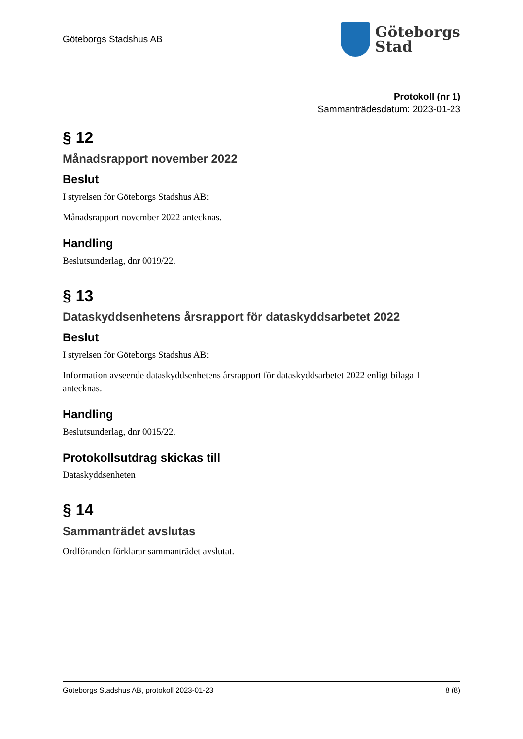Göteborgs Stadshus AB
Göteborgs
Stad
Protokoll (nr 1)
Sammanträdesdatum: 2023-01-23
§ 12
Månadsrapport november 2022
Beslut
I styrelsen för Göteborgs Stadshus AB:
Månadsrapport november 2022 antecknas.
Handling
Beslutsunderlag, dnr 0019/22.
§ 13
Dataskyddsenhetens årsrapport för dataskyddsarbetet 2022
Beslut
I styrelsen för Göteborgs Stadshus AB:
Information avseende dataskyddsenhetens årsrapport för dataskyddsarbetet 2022 enligt bilaga 1 antecknas.
Handling
Beslutsunderlag, dnr 0015/22.
Protokollsutdrag skickas till
Dataskyddsenheten
§ 14
Sammanträdet avslutas
Ordföranden förklarar sammanträdet avslutat.
Göteborgs Stadshus AB, protokoll 2023-01-23 8 (8)